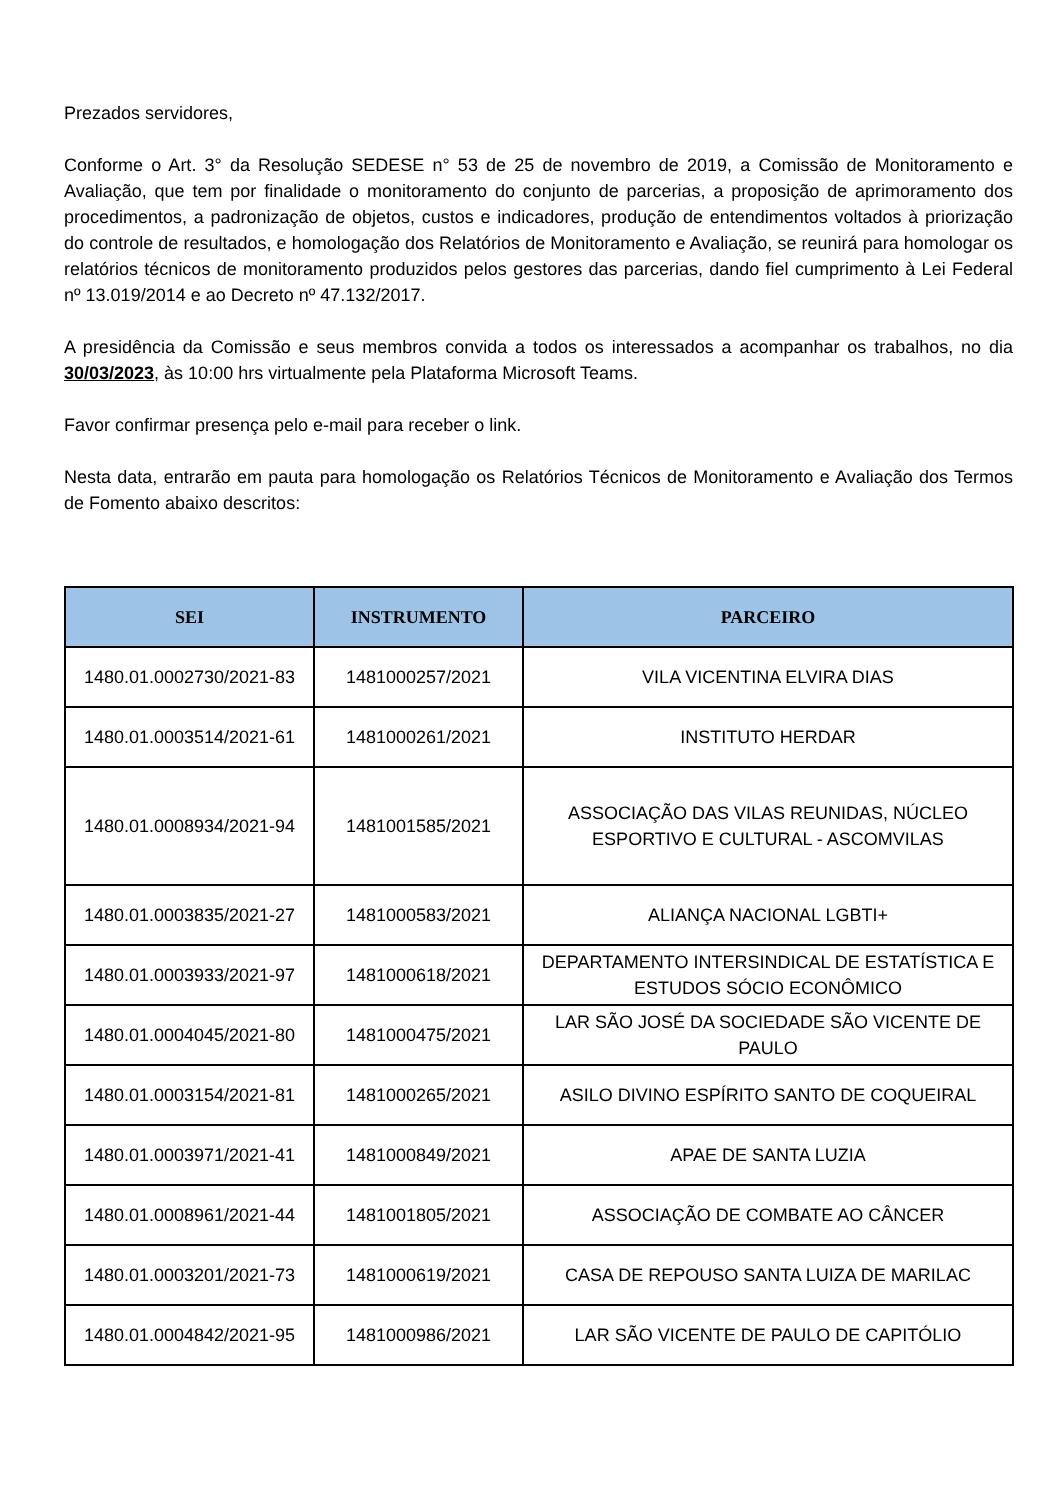Prezados servidores,
Conforme o Art. 3° da Resolução SEDESE n° 53 de 25 de novembro de 2019, a Comissão de Monitoramento e Avaliação, que tem por finalidade o monitoramento do conjunto de parcerias, a proposição de aprimoramento dos procedimentos, a padronização de objetos, custos e indicadores, produção de entendimentos voltados à priorização do controle de resultados, e homologação dos Relatórios de Monitoramento e Avaliação, se reunirá para homologar os relatórios técnicos de monitoramento produzidos pelos gestores das parcerias, dando fiel cumprimento à Lei Federal nº 13.019/2014 e ao Decreto nº 47.132/2017.
A presidência da Comissão e seus membros convida a todos os interessados a acompanhar os trabalhos, no dia 30/03/2023, às 10:00 hrs virtualmente pela Plataforma Microsoft Teams.
Favor confirmar presença pelo e-mail para receber o link.
Nesta data, entrarão em pauta para homologação os Relatórios Técnicos de Monitoramento e Avaliação dos Termos de Fomento abaixo descritos:
| SEI | INSTRUMENTO | PARCEIRO |
| --- | --- | --- |
| 1480.01.0002730/2021-83 | 1481000257/2021 | VILA VICENTINA ELVIRA DIAS |
| 1480.01.0003514/2021-61 | 1481000261/2021 | INSTITUTO HERDAR |
| 1480.01.0008934/2021-94 | 1481001585/2021 | ASSOCIAÇÃO DAS VILAS REUNIDAS, NÚCLEO ESPORTIVO E CULTURAL - ASCOMVILAS |
| 1480.01.0003835/2021-27 | 1481000583/2021 | ALIANÇA NACIONAL LGBTI+ |
| 1480.01.0003933/2021-97 | 1481000618/2021 | DEPARTAMENTO INTERSINDICAL DE ESTATÍSTICA E ESTUDOS SÓCIO ECONÔMICO |
| 1480.01.0004045/2021-80 | 1481000475/2021 | LAR SÃO JOSÉ DA SOCIEDADE SÃO VICENTE DE PAULO |
| 1480.01.0003154/2021-81 | 1481000265/2021 | ASILO DIVINO ESPÍRITO SANTO DE COQUEIRAL |
| 1480.01.0003971/2021-41 | 1481000849/2021 | APAE DE SANTA LUZIA |
| 1480.01.0008961/2021-44 | 1481001805/2021 | ASSOCIAÇÃO DE COMBATE AO CÂNCER |
| 1480.01.0003201/2021-73 | 1481000619/2021 | CASA DE REPOUSO SANTA LUIZA DE MARILAC |
| 1480.01.0004842/2021-95 | 1481000986/2021 | LAR SÃO VICENTE DE PAULO DE CAPITÓLIO |